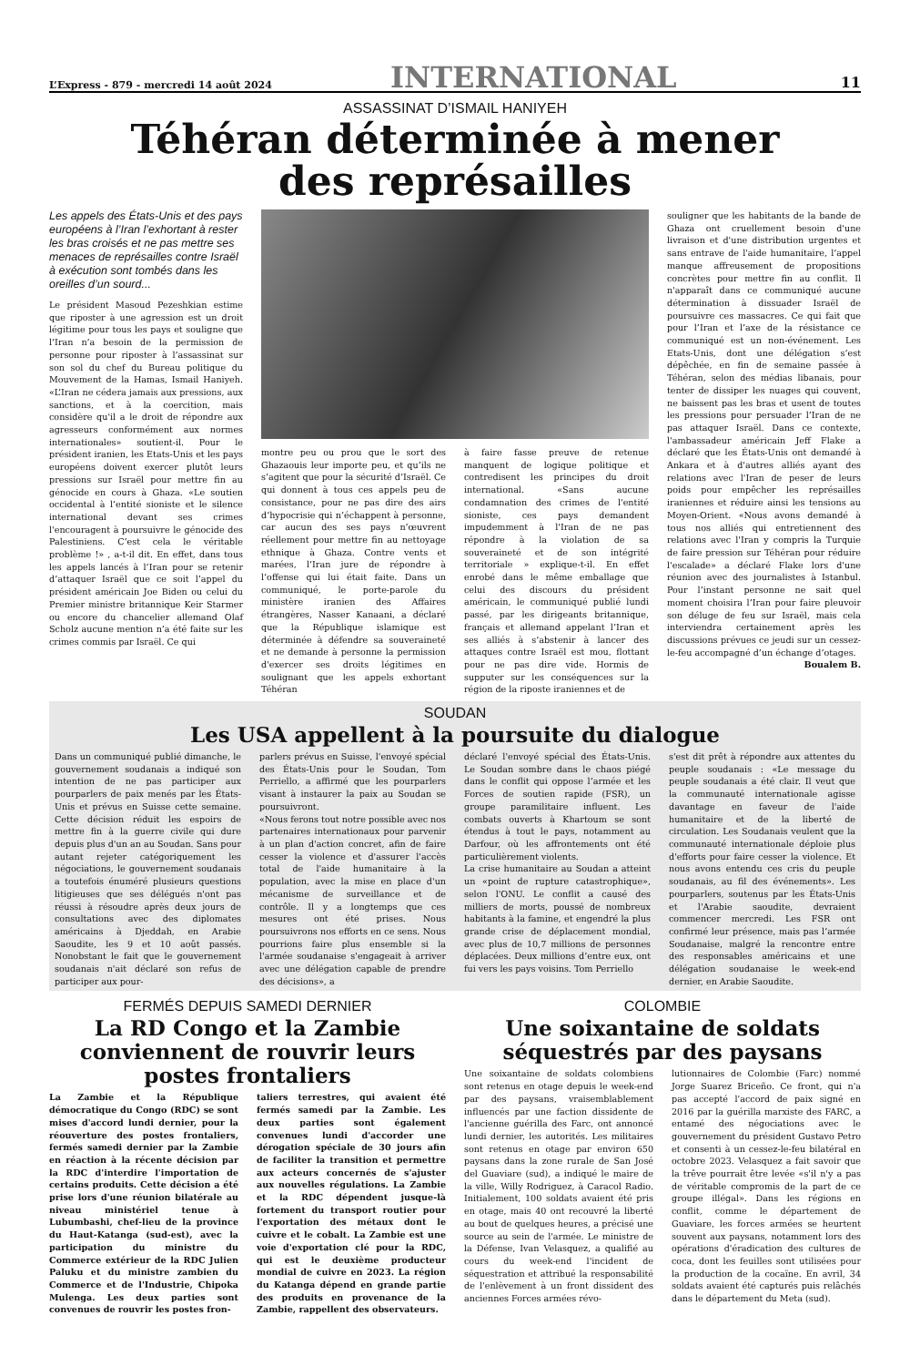L’Express - 879 - mercredi 14 août 2024 INTERNATIONAL 11
ASSASSINAT D’ISMAIL HANIYEH
Téhéran déterminée à mener
des représailles
Les appels des États-Unis et des pays européens à l’Iran l’exhortant à rester les bras croisés et ne pas mettre ses menaces de représailles contre Israël à exécution sont tombés dans les oreilles d’un sourd...
Le président Masoud Pezeshkian estime que riposter à une agression est un droit légitime pour tous les pays et souligne que l’Iran n’a besoin de la permission de personne pour riposter à l’assassinat sur son sol du chef du Bureau politique du Mouvement de la Hamas, Ismail Haniyeh. «L’Iran ne cédera jamais aux pressions, aux sanctions, et à la coercition, mais considère qu'il a le droit de répondre aux agresseurs conformément aux normes internationales» soutient-il. Pour le président iranien, les Etats-Unis et les pays européens doivent exercer plutôt leurs pressions sur Israël pour mettre fin au génocide en cours à Ghaza. «Le soutien occidental à l’entité sioniste et le silence international devant ses crimes l'encouragent à poursuivre le génocide des Palestiniens. C’est cela le véritable problème !» , a-t-il dit. En effet, dans tous les appels lancés à l’Iran pour se retenir d’attaquer Israël que ce soit l’appel du président américain Joe Biden ou celui du Premier ministre britannique Keir Starmer ou encore du chancelier allemand Olaf Scholz aucune mention n’a été faite sur les crimes commis par Israël. Ce qui
montre peu ou prou que le sort des Ghazaouis leur importe peu, et qu’ils ne s’agitent que pour la sécurité d’Israël. Ce qui donnent à tous ces appels peu de consistance, pour ne pas dire des airs d’hypocrisie qui n’échappent à personne, car aucun des ses pays n’œuvrent réellement pour mettre fin au nettoyage ethnique à Ghaza. Contre vents et marées, l’Iran jure de répondre à l’offense qui lui était faite. Dans un communiqué, le porte-parole du ministère iranien des Affaires étrangères, Nasser Kanaani, a déclaré que la République islamique est déterminée à défendre sa souveraineté et ne demande à personne la permission d'exercer ses droits légitimes en soulignant que les appels exhortant Téhéran
à faire fasse preuve de retenue manquent de logique politique et contredisent les principes du droit international. «Sans aucune condamnation des crimes de l'entité sioniste, ces pays demandent impudemment à l'Iran de ne pas répondre à la violation de sa souveraineté et de son intégrité territoriale » explique-t-il. En effet enrobé dans le même emballage que celui des discours du président américain, le communiqué publié lundi passé, par les dirigeants britannique, français et allemand appelant l’Iran et ses alliés à s’abstenir à lancer des attaques contre Israël est mou, flottant pour ne pas dire vide. Hormis de supputer sur les conséquences sur la région de la riposte iraniennes et de
souligner que les habitants de la bande de Ghaza ont cruellement besoin d'une livraison et d'une distribution urgentes et sans entrave de l'aide humanitaire, l’appel manque affreusement de propositions concrètes pour mettre fin au conflit. Il n'apparaît dans ce communiqué aucune détermination à dissuader Israël de poursuivre ces massacres. Ce qui fait que pour l’Iran et l’axe de la résistance ce communiqué est un non-événement. Les Etats-Unis, dont une délégation s’est dépêchée, en fin de semaine passée à Téhéran, selon des médias libanais, pour tenter de dissiper les nuages qui couvent, ne baissent pas les bras et usent de toutes les pressions pour persuader l’Iran de ne pas attaquer Israël. Dans ce contexte, l'ambassadeur américain Jeff Flake a déclaré que les États-Unis ont demandé à Ankara et à d'autres alliés ayant des relations avec l'Iran de peser de leurs poids pour empêcher les représailles iraniennes et réduire ainsi les tensions au Moyen-Orient. «Nous avons demandé à tous nos alliés qui entretiennent des relations avec l'Iran y compris la Turquie de faire pression sur Téhéran pour réduire l'escalade» a déclaré Flake lors d'une réunion avec des journalistes à Istanbul. Pour l’instant personne ne sait quel moment choisira l’Iran pour faire pleuvoir son déluge de feu sur Israël, mais cela interviendra certainement après les discussions prévues ce jeudi sur un cessez- le-feu accompagné d’un échange d’otages.
Boualem B.
SOUDAN
Les USA appellent à la poursuite du dialogue
Dans un communiqué publié dimanche, le gouvernement soudanais a indiqué son intention de ne pas participer aux pourparlers de paix menés par les États-Unis et prévus en Suisse cette semaine. Cette décision réduit les espoirs de mettre fin à la guerre civile qui dure depuis plus d'un an au Soudan. Sans pour autant rejeter catégoriquement les négociations, le gouvernement soudanais a toutefois énuméré plusieurs questions litigieuses que ses délégués n'ont pas réussi à résoudre après deux jours de consultations avec des diplomates américains à Djeddah, en Arabie Saoudite, les 9 et 10 août passés. Nonobstant le fait que le gouvernement soudanais n'ait déclaré son refus de participer aux pour-
parlers prévus en Suisse, l'envoyé spécial des États-Unis pour le Soudan, Tom Perriello, a affirmé que les pourparlers visant à instaurer la paix au Soudan se poursuivront.
«Nous ferons tout notre possible avec nos partenaires internationaux pour parvenir à un plan d'action concret, afin de faire cesser la violence et d'assurer l'accès total de l'aide humanitaire à la population, avec la mise en place d'un mécanisme de surveillance et de contrôle. Il y a longtemps que ces mesures ont été prises. Nous poursuivrons nos efforts en ce sens. Nous pourrions faire plus ensemble si la l'armée soudanaise s'engageait à arriver avec une délégation capable de prendre des décisions», a
déclaré l'envoyé spécial des États-Unis. Le Soudan sombre dans le chaos piégé dans le conflit qui oppose l’armée et les Forces de soutien rapide (FSR), un groupe paramilitaire influent. Les combats ouverts à Khartoum se sont étendus à tout le pays, notamment au Darfour, où les affrontements ont été particulièrement violents.
La crise humanitaire au Soudan a atteint un «point de rupture catastrophique», selon l'ONU. Le conflit a causé des milliers de morts, poussé de nombreux habitants à la famine, et engendré la plus grande crise de déplacement mondial, avec plus de 10,7 millions de personnes déplacées. Deux millions d’entre eux, ont fui vers les pays voisins. Tom Perriello
s'est dit prêt à répondre aux attentes du peuple soudanais : «Le message du peuple soudanais a été clair. Il veut que la communauté internationale agisse davantage en faveur de l'aide humanitaire et de la liberté de circulation. Les Soudanais veulent que la communauté internationale déploie plus d'efforts pour faire cesser la violence. Et nous avons entendu ces cris du peuple soudanais, au fil des événements». Les pourparlers, soutenus par les États-Unis et l'Arabie saoudite, devraient commencer mercredi. Les FSR ont confirmé leur présence, mais pas l’armée Soudanaise, malgré la rencontre entre des responsables américains et une délégation soudanaise le week-end dernier, en Arabie Saoudite.
FERMÉS DEPUIS SAMEDI DERNIER
La RD Congo et la Zambie conviennent de rouvrir leurs postes frontaliers
La Zambie et la République démocratique du Congo (RDC) se sont mises d'accord lundi dernier, pour la réouverture des postes frontaliers, fermés samedi dernier par la Zambie en réaction à la récente décision par la RDC d'interdire l'importation de certains produits. Cette décision a été prise lors d'une réunion bilatérale au niveau ministériel tenue à Lubumbashi, chef-lieu de la province du Haut-Katanga (sud-est), avec la participation du ministre du Commerce extérieur de la RDC Julien Paluku et du ministre zambien du Commerce et de l'Industrie, Chipoka Mulenga. Les deux parties sont convenues de rouvrir les postes fron-
taliers terrestres, qui avaient été fermés samedi par la Zambie. Les deux parties sont également convenues lundi d'accorder une dérogation spéciale de 30 jours afin de faciliter la transition et permettre aux acteurs concernés de s'ajuster aux nouvelles régulations. La Zambie et la RDC dépendent jusque-là fortement du transport routier pour l'exportation des métaux dont le cuivre et le cobalt. La Zambie est une voie d'exportation clé pour la RDC, qui est le deuxième producteur mondial de cuivre en 2023. La région du Katanga dépend en grande partie des produits en provenance de la Zambie, rappellent des observateurs.
COLOMBIE
Une soixantaine de soldats séquestrés par des paysans
Une soixantaine de soldats colombiens sont retenus en otage depuis le week-end par des paysans, vraisemblablement influencés par une faction dissidente de l'ancienne guérilla des Farc, ont annoncé lundi dernier, les autorités. Les militaires sont retenus en otage par environ 650 paysans dans la zone rurale de San José del Guaviare (sud), a indiqué le maire de la ville, Willy Rodriguez, à Caracol Radio. Initialement, 100 soldats avaient été pris en otage, mais 40 ont recouvré la liberté au bout de quelques heures, a précisé une source au sein de l'armée. Le ministre de la Défense, Ivan Velasquez, a qualifié au cours du week-end l'incident de séquestration et attribué la responsabilité de l'enlèvement à un front dissident des anciennes Forces armées révo-
lutionnaires de Colombie (Farc) nommé Jorge Suarez Briceño. Ce front, qui n'a pas accepté l'accord de paix signé en 2016 par la guérilla marxiste des FARC, a entamé des négociations avec le gouvernement du président Gustavo Petro et consenti à un cessez-le-feu bilatéral en octobre 2023. Velasquez a fait savoir que la trêve pourrait être levée «s'il n'y a pas de véritable compromis de la part de ce groupe illégal». Dans les régions en conflit, comme le département de Guaviare, les forces armées se heurtent souvent aux paysans, notamment lors des opérations d'éradication des cultures de coca, dont les feuilles sont utilisées pour la production de la cocaïne. En avril, 34 soldats avaient été capturés puis relâchés dans le département du Meta (sud).